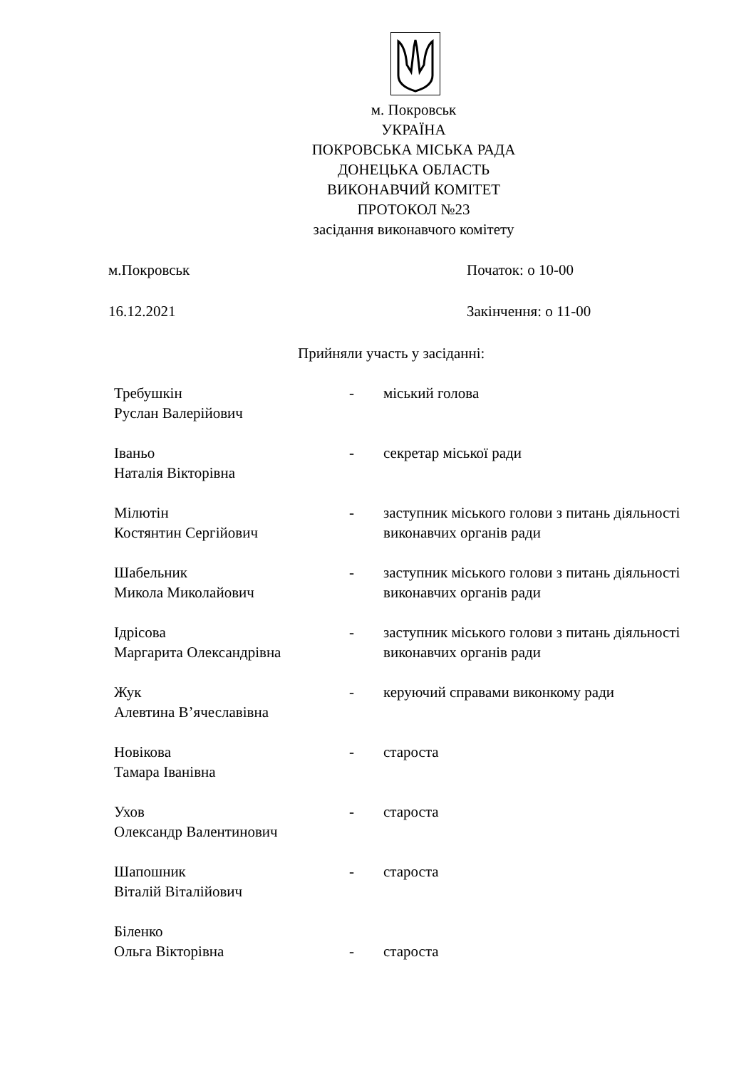м. Покровськ
УКРАЇНА
ПОКРОВСЬКА МІСЬКА РАДА
ДОНЕЦЬКА ОБЛАСТЬ
ВИКОНАВЧИЙ КОМІТЕТ
ПРОТОКОЛ №23
засідання виконавчого комітету
м.Покровськ Початок: о 10-00
16.12.2021 Закінчення: о 11-00
Прийняли участь у засіданні:
Требушкін
Руслан Валерійович
- міський голова
Іваньо
Наталія Вікторівна
- секретар міської ради
Мілютін
Костянтин Сергійович
- заступник міського голови з питань діяльності виконавчих органів ради
Шабельник
Микола Миколайович
- заступник міського голови з питань діяльності виконавчих органів ради
Ідрісова
Маргарита Олександрівна
- заступник міського голови з питань діяльності виконавчих органів ради
Жук
Алевтина В’ячеславівна
- керуючий справами виконкому ради
Новікова
Тамара Іванівна
- староста
Ухов
Олександр Валентинович
- староста
Шапошник
Віталій Віталійович
- староста
Біленко
Ольга Вікторівна
-
староста